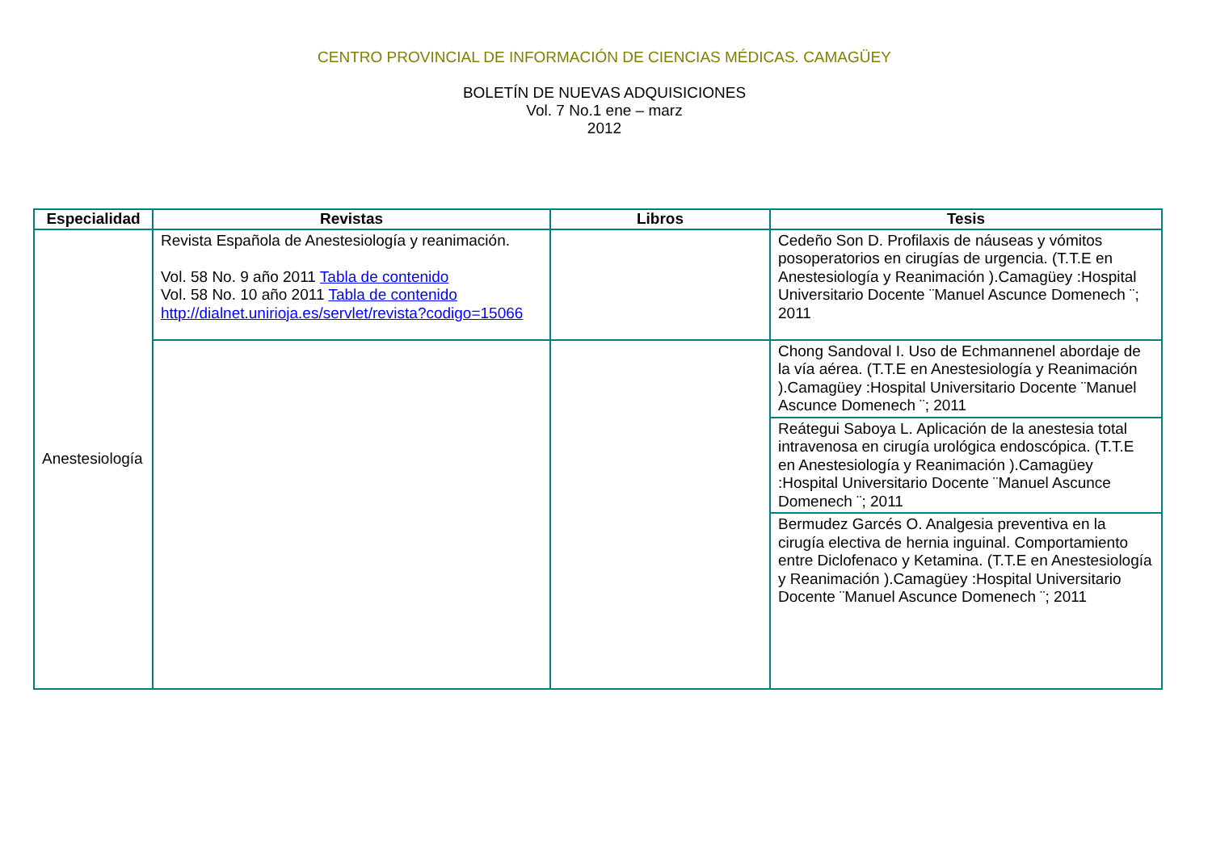CENTRO PROVINCIAL DE INFORMACIÓN DE CIENCIAS MÉDICAS. CAMAGÜEY
BOLETÍN DE NUEVAS ADQUISICIONES
Vol. 7 No.1 ene – marz
2012
| Especialidad | Revistas | Libros | Tesis |
| --- | --- | --- | --- |
| Anestesiología | Revista Española de Anestesiología y reanimación. Vol. 58 No. 9 año 2011 Tabla de contenido Vol. 58 No. 10 año 2011 Tabla de contenido http://dialnet.unirioja.es/servlet/revista?codigo=15066 | | Cedeño Son D. Profilaxis de náuseas y vómitos posoperatorios en cirugías de urgencia. (T.T.E en Anestesiología y Reanimación ).Camagüey :Hospital Universitario Docente ¨Manuel Ascunce Domenech ¨; 2011 |
| | | | Chong Sandoval I. Uso de Echmannenel abordaje de la vía aérea. (T.T.E en Anestesiología y Reanimación ).Camagüey :Hospital Universitario Docente ¨Manuel Ascunce Domenech ¨; 2011 |
| | | | Reátegui Saboya L. Aplicación de la anestesia total intravenosa en cirugía urológica endoscópica. (T.T.E en Anestesiología y Reanimación ).Camagüey :Hospital Universitario Docente ¨Manuel Ascunce Domenech ¨; 2011 |
| | | | Bermudez Garcés O. Analgesia preventiva en la cirugía electiva de hernia inguinal. Comportamiento entre Diclofenaco y Ketamina. (T.T.E en Anestesiología y Reanimación ).Camagüey :Hospital Universitario Docente ¨Manuel Ascunce Domenech ¨; 2011 |